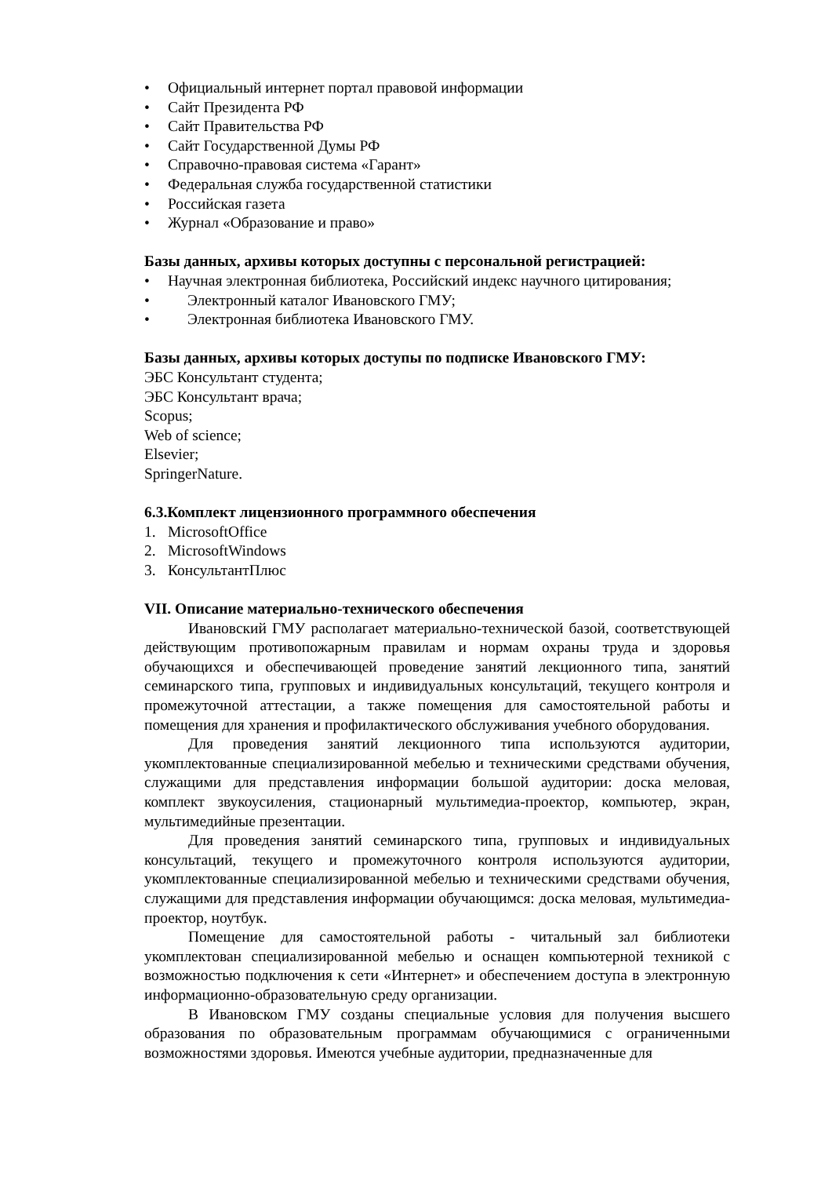• Официальный интернет портал правовой информации
• Сайт Президента РФ
• Сайт Правительства РФ
• Сайт Государственной Думы РФ
• Справочно-правовая система «Гарант»
• Федеральная служба государственной статистики
• Российская газета
• Журнал «Образование и право»
Базы данных, архивы которых доступны с персональной регистрацией:
• Научная электронная библиотека, Российский индекс научного цитирования;
• Электронный каталог Ивановского ГМУ;
• Электронная библиотека Ивановского ГМУ.
Базы данных, архивы которых доступы по подписке Ивановского ГМУ:
ЭБС Консультант студента;
ЭБС Консультант врача;
Scopus;
Web of science;
Elsevier;
SpringerNature.
6.3.Комплект лицензионного программного обеспечения
1. MicrosoftOffice
2. MicrosoftWindows
3. КонсультантПлюс
VII. Описание материально-технического обеспечения
Ивановский ГМУ располагает материально-технической базой, соответствующей действующим противопожарным правилам и нормам охраны труда и здоровья обучающихся и обеспечивающей проведение занятий лекционного типа, занятий семинарского типа, групповых и индивидуальных консультаций, текущего контроля и промежуточной аттестации, а также помещения для самостоятельной работы и помещения для хранения и профилактического обслуживания учебного оборудования.
Для проведения занятий лекционного типа используются аудитории, укомплектованные специализированной мебелью и техническими средствами обучения, служащими для представления информации большой аудитории: доска меловая, комплект звукоусиления, стационарный мультимедиа-проектор, компьютер, экран, мультимедийные презентации.
Для проведения занятий семинарского типа, групповых и индивидуальных консультаций, текущего и промежуточного контроля используются аудитории, укомплектованные специализированной мебелью и техническими средствами обучения, служащими для представления информации обучающимся: доска меловая, мультимедиа-проектор, ноутбук.
Помещение для самостоятельной работы - читальный зал библиотеки укомплектован специализированной мебелью и оснащен компьютерной техникой с возможностью подключения к сети «Интернет» и обеспечением доступа в электронную информационно-образовательную среду организации.
В Ивановском ГМУ созданы специальные условия для получения высшего образования по образовательным программам обучающимися с ограниченными возможностями здоровья. Имеются учебные аудитории, предназначенные для